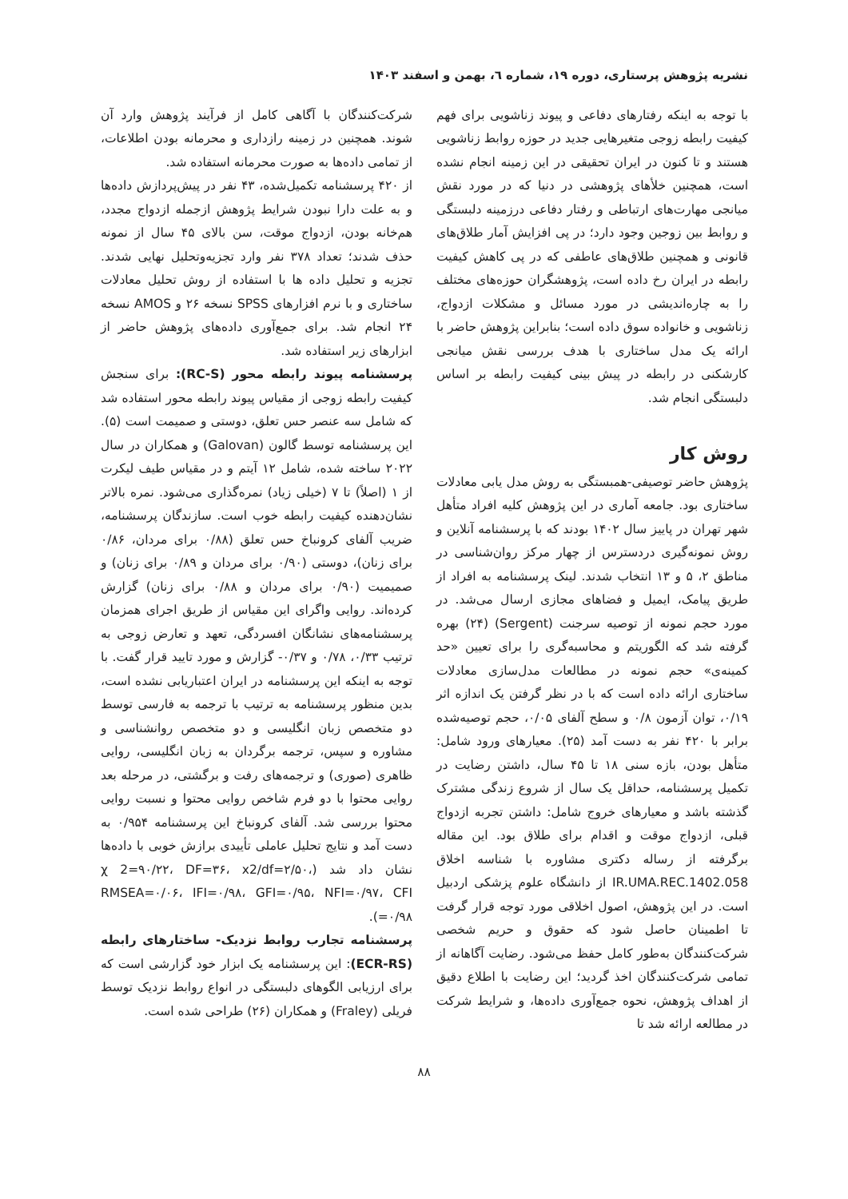نشریه پژوهش پرستاری، دوره ۱۹، شماره ٦، بهمن و اسفند ۱۴۰۳
با توجه به اینکه رفتارهای دفاعی و پیوند زناشویی برای فهم کیفیت رابطه زوجی متغیرهایی جدید در حوزه روابط زناشویی هستند و تا کنون در ایران تحقیقی در این زمینه انجام نشده است، همچنین خلأهای پژوهشی در دنیا که در مورد نقش میانجی مهارت‌های ارتباطی و رفتار دفاعی درزمینه دلبستگی و روابط بین زوجین وجود دارد؛ در پی افزایش آمار طلاق‌های قانونی و همچنین طلاق‌های عاطفی که در پی کاهش کیفیت رابطه در ایران رخ داده است، پژوهشگران حوزه‌های مختلف را به چاره‌اندیشی در مورد مسائل و مشکلات ازدواج، زناشویی و خانواده سوق داده است؛ بنابراین پژوهش حاضر با ارائه یک مدل ساختاری با هدف بررسی نقش میانجی کارشکنی در رابطه در پیش بینی کیفیت رابطه بر اساس دلبستگی انجام شد.
روش کار
پژوهش حاضر توصیفی-همبستگی به روش مدل یابی معادلات ساختاری بود. جامعه آماری در این پژوهش کلیه افراد متأهل شهر تهران در پاییز سال ۱۴۰۲ بودند که با پرسشنامه آنلاین و روش نمونه‌گیری دردسترس از چهار مرکز روان‌شناسی در مناطق ۲، ۵ و ۱۳ انتخاب شدند. لینک پرسشنامه به افراد از طریق پیامک، ایمیل و فضاهای مجازی ارسال می‌شد. در مورد حجم نمونه از توصیه سرجنت (Sergent) (۲۴) بهره گرفته شد که الگوریتم و محاسبه‌گری را برای تعیین «حد کمینه‌ی» حجم نمونه در مطالعات مدل‌سازی معادلات ساختاری ارائه داده است که با در نظر گرفتن یک اندازه اثر ۰/۱۹، توان آزمون ۰/۸ و سطح آلفای ۰/۰۵، حجم توصیه‌شده برابر با ۴۲۰ نفر به دست آمد (۲۵). معیارهای ورود شامل: متأهل بودن، بازه سنی ۱۸ تا ۴۵ سال، داشتن رضایت در تکمیل پرسشنامه، حداقل یک سال از شروع زندگی مشترک گذشته باشد و معیارهای خروج شامل: داشتن تجربه ازدواج قبلی، ازدواج موقت و اقدام برای طلاق بود. این مقاله برگرفته از رساله دکتری مشاوره با شناسه اخلاق IR.UMA.REC.1402.058 از دانشگاه علوم پزشکی اردبیل است. در این پژوهش، اصول اخلاقی مورد توجه قرار گرفت تا اطمینان حاصل شود که حقوق و حریم شخصی شرکت‌کنندگان به‌طور کامل حفظ می‌شود. رضایت آگاهانه از تمامی شرکت‌کنندگان اخذ گردید؛ این رضایت با اطلاع دقیق از اهداف پژوهش، نحوه جمع‌آوری داده‌ها، و شرایط شرکت در مطالعه ارائه شد تا
شرکت‌کنندگان با آگاهی کامل از فرآیند پژوهش وارد آن شوند. همچنین در زمینه رازداری و محرمانه بودن اطلاعات، از تمامی داده‌ها به صورت محرمانه استفاده شد.
از ۴۲۰ پرسشنامه تکمیل‌شده، ۴۳ نفر در پیش‌پردازش داده‌ها و به علت دارا نبودن شرایط پژوهش ازجمله ازدواج مجدد، هم‌خانه بودن، ازدواج موقت، سن بالای ۴۵ سال از نمونه حذف شدند؛ تعداد ۳۷۸ نفر وارد تجزیه‌وتحلیل نهایی شدند. تجزیه و تحلیل داده ها با استفاده از روش تحلیل معادلات ساختاری و با نرم افزارهای SPSS نسخه ۲۶ و AMOS نسخه ۲۴ انجام شد. برای جمع‌آوری داده‌های پژوهش حاضر از ابزارهای زیر استفاده شد.
پرسشنامه پیوند رابطه محور (RC-S): برای سنجش کیفیت رابطه زوجی از مقیاس پیوند رابطه محور استفاده شد که شامل سه عنصر حس تعلق، دوستی و صمیمت است (۵). این پرسشنامه توسط گالون (Galovan) و همکاران در سال ۲۰۲۲ ساخته شده، شامل ۱۲ آیتم و در مقیاس طیف لیکرت از ۱ (اصلاً) تا ۷ (خیلی زیاد) نمره‌گذاری می‌شود. نمره بالاتر نشان‌دهنده کیفیت رابطه خوب است. سازندگان پرسشنامه، ضریب آلفای کرونباخ حس تعلق (۰/۸۸ برای مردان، ۰/۸۶ برای زنان)، دوستی (۰/۹۰ برای مردان و ۰/۸۹ برای زنان) و صمیمیت (۰/۹۰ برای مردان و ۰/۸۸ برای زنان) گزارش کرده‌اند. روایی واگرای این مقیاس از طریق اجرای همزمان پرسشنامه‌های نشانگان افسردگی، تعهد و تعارض زوجی به ترتیب ۰/۳۳، ۰/۷۸ و ۰/۳۷- گزارش و مورد تایید قرار گفت. با توجه به اینکه این پرسشنامه در ایران اعتباریابی نشده است، بدین منظور پرسشنامه به ترتیب با ترجمه به فارسی توسط دو متخصص زبان انگلیسی و دو متخصص روانشناسی و مشاوره و سپس، ترجمه برگردان به زبان انگلیسی، روایی ظاهری (صوری) و ترجمه‌های رفت و برگشتی، در مرحله بعد روایی محتوا با دو فرم شاخص روایی محتوا و نسبت روایی محتوا بررسی شد. آلفای کرونباخ این پرسشنامه ۰/۹۵۴ به دست آمد و نتایج تحلیل عاملی تأییدی برازش خوبی با داده‌ها نشان داد شد (χ 2=۹۰/۲۲، DF=۳۶، x2/df=۲/۵۰، RMSEA=۰/۰۶، IFI=۰/۹۸، GFI=۰/۹۵، NFI=۰/۹۷، CFI =۰/۹۸).
پرسشنامه تجارب روابط نزدیک- ساختارهای رابطه (ECR-RS): این پرسشنامه یک ابزار خود گزارشی است که برای ارزیابی الگوهای دلبستگی در انواع روابط نزدیک توسط فریلی (Fraley) و همکاران (۲۶) طراحی شده است.
۸۸